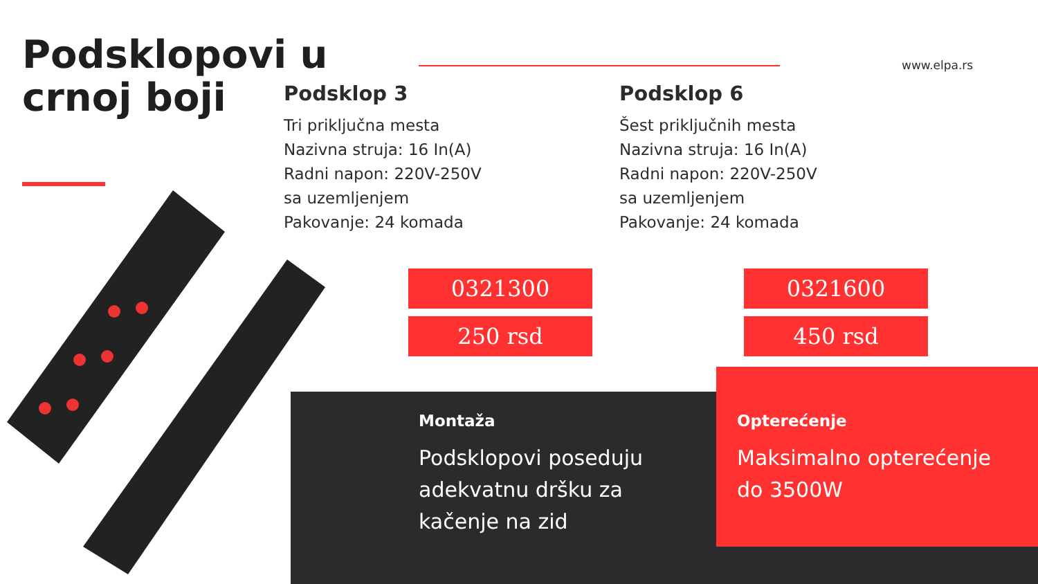Podsklopovi u
crnoj boji
www.elpa.rs
Podsklop 3
Tri priključna mesta
Nazivna struja: 16 In(A)
Radni napon: 220V-250V
sa uzemljenjem
Pakovanje: 24 komada
Podsklop 6
Šest priključnih mesta
Nazivna struja: 16 In(A)
Radni napon: 220V-250V
sa uzemljenjem
Pakovanje: 24 komada
0321300
250 rsd
0321600
450 rsd
Montaža
Podsklopovi poseduju adekvatnu dršku za kačenje na zid
Opterećenje
Maksimalno opterećenje do 3500W